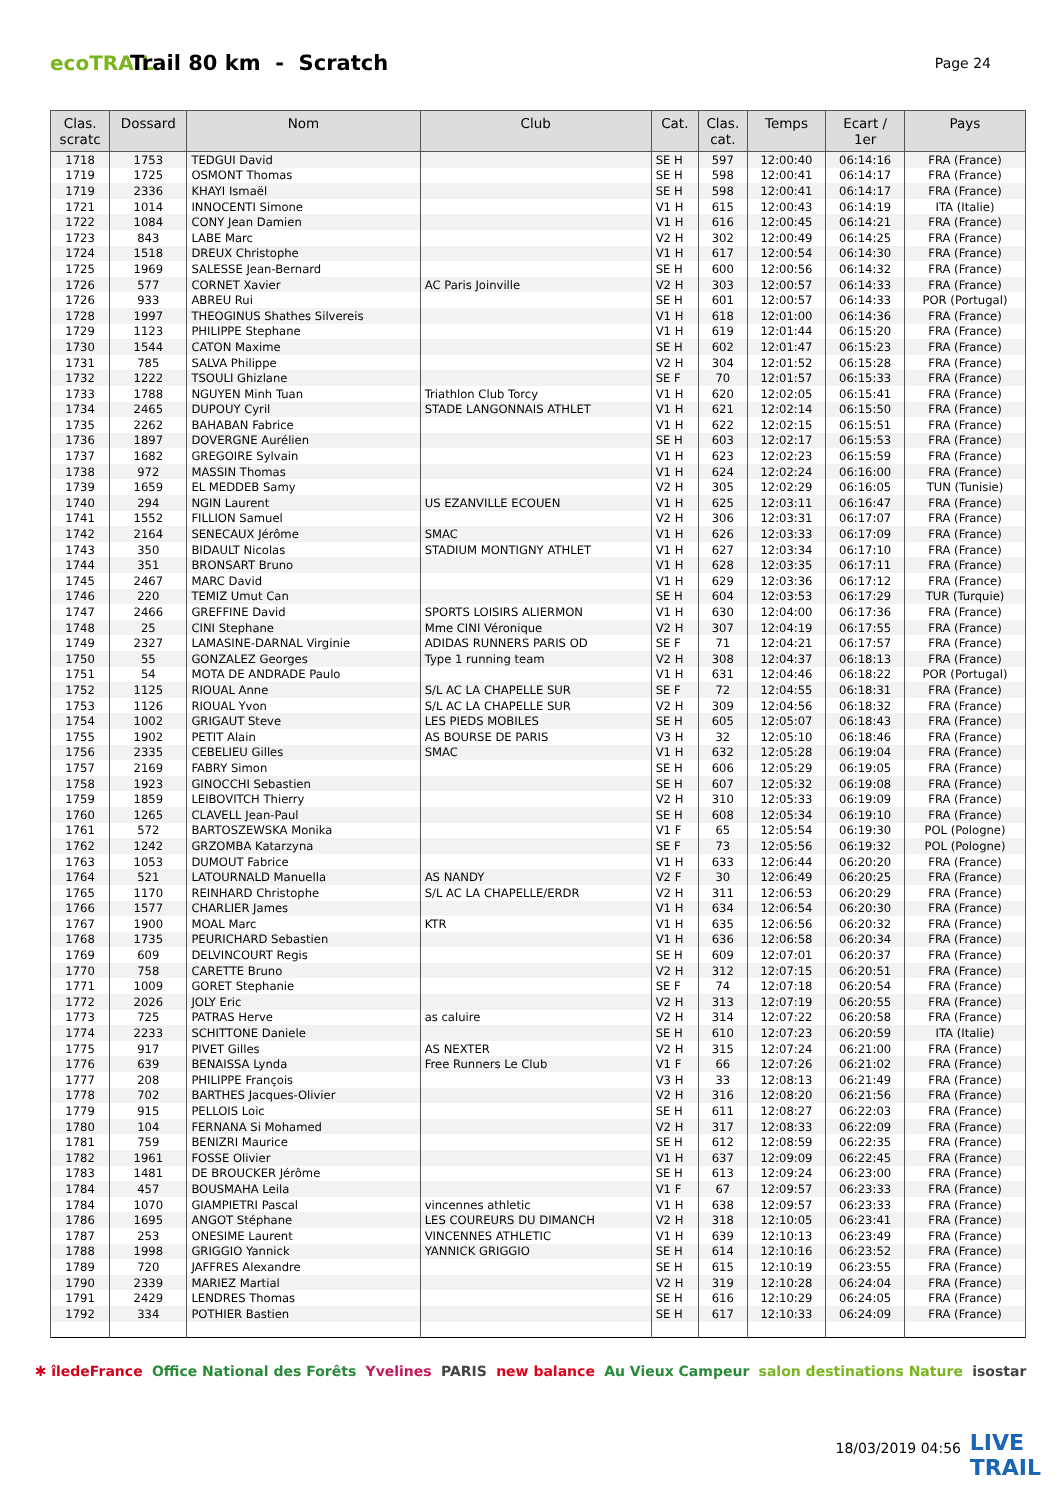ecoTRAIL
Trail 80 km - Scratch
Page 24
| Clas. scratc | Dossard | Nom | Club | Cat. | Clas. cat. | Temps | Ecart / 1er | Pays |
| --- | --- | --- | --- | --- | --- | --- | --- | --- |
| 1718 | 1753 | TEDGUI David | | SE H | 597 | 12:00:40 | 06:14:16 | FRA (France) |
| 1719 | 1725 | OSMONT Thomas | | SE H | 598 | 12:00:41 | 06:14:17 | FRA (France) |
| 1719 | 2336 | KHAYI Ismaël | | SE H | 598 | 12:00:41 | 06:14:17 | FRA (France) |
| 1721 | 1014 | INNOCENTI Simone | | V1 H | 615 | 12:00:43 | 06:14:19 | ITA (Italie) |
| 1722 | 1084 | CONY Jean Damien | | V1 H | 616 | 12:00:45 | 06:14:21 | FRA (France) |
| 1723 | 843 | LABE Marc | | V2 H | 302 | 12:00:49 | 06:14:25 | FRA (France) |
| 1724 | 1518 | DREUX Christophe | | V1 H | 617 | 12:00:54 | 06:14:30 | FRA (France) |
| 1725 | 1969 | SALESSE Jean-Bernard | | SE H | 600 | 12:00:56 | 06:14:32 | FRA (France) |
| 1726 | 577 | CORNET Xavier | AC Paris Joinville | V2 H | 303 | 12:00:57 | 06:14:33 | FRA (France) |
| 1726 | 933 | ABREU Rui | | SE H | 601 | 12:00:57 | 06:14:33 | POR (Portugal) |
| 1728 | 1997 | THEOGINUS Shathes Silvereis | | V1 H | 618 | 12:01:00 | 06:14:36 | FRA (France) |
| 1729 | 1123 | PHILIPPE Stephane | | V1 H | 619 | 12:01:44 | 06:15:20 | FRA (France) |
| 1730 | 1544 | CATON Maxime | | SE H | 602 | 12:01:47 | 06:15:23 | FRA (France) |
| 1731 | 785 | SALVA Philippe | | V2 H | 304 | 12:01:52 | 06:15:28 | FRA (France) |
| 1732 | 1222 | TSOULI Ghizlane | | SE F | 70 | 12:01:57 | 06:15:33 | FRA (France) |
| 1733 | 1788 | NGUYEN Minh Tuan | Triathlon Club Torcy | V1 H | 620 | 12:02:05 | 06:15:41 | FRA (France) |
| 1734 | 2465 | DUPOUY Cyril | STADE LANGONNAIS ATHLET | V1 H | 621 | 12:02:14 | 06:15:50 | FRA (France) |
| 1735 | 2262 | BAHABAN Fabrice | | V1 H | 622 | 12:02:15 | 06:15:51 | FRA (France) |
| 1736 | 1897 | DOVERGNE Aurélien | | SE H | 603 | 12:02:17 | 06:15:53 | FRA (France) |
| 1737 | 1682 | GREGOIRE Sylvain | | V1 H | 623 | 12:02:23 | 06:15:59 | FRA (France) |
| 1738 | 972 | MASSIN Thomas | | V1 H | 624 | 12:02:24 | 06:16:00 | FRA (France) |
| 1739 | 1659 | EL MEDDEB Samy | | V2 H | 305 | 12:02:29 | 06:16:05 | TUN (Tunisie) |
| 1740 | 294 | NGIN Laurent | US EZANVILLE ECOUEN | V1 H | 625 | 12:03:11 | 06:16:47 | FRA (France) |
| 1741 | 1552 | FILLION Samuel | | V2 H | 306 | 12:03:31 | 06:17:07 | FRA (France) |
| 1742 | 2164 | SENECAUX Jérôme | SMAC | V1 H | 626 | 12:03:33 | 06:17:09 | FRA (France) |
| 1743 | 350 | BIDAULT Nicolas | STADIUM MONTIGNY ATHLET | V1 H | 627 | 12:03:34 | 06:17:10 | FRA (France) |
| 1744 | 351 | BRONSART Bruno | | V1 H | 628 | 12:03:35 | 06:17:11 | FRA (France) |
| 1745 | 2467 | MARC David | | V1 H | 629 | 12:03:36 | 06:17:12 | FRA (France) |
| 1746 | 220 | TEMIZ Umut Can | | SE H | 604 | 12:03:53 | 06:17:29 | TUR (Turquie) |
| 1747 | 2466 | GREFFINE David | SPORTS LOISIRS ALIERMON | V1 H | 630 | 12:04:00 | 06:17:36 | FRA (France) |
| 1748 | 25 | CINI Stephane | Mme CINI Véronique | V2 H | 307 | 12:04:19 | 06:17:55 | FRA (France) |
| 1749 | 2327 | LAMASINE-DARNAL Virginie | ADIDAS RUNNERS PARIS OD | SE F | 71 | 12:04:21 | 06:17:57 | FRA (France) |
| 1750 | 55 | GONZALEZ Georges | Type 1 running team | V2 H | 308 | 12:04:37 | 06:18:13 | FRA (France) |
| 1751 | 54 | MOTA DE ANDRADE Paulo | | V1 H | 631 | 12:04:46 | 06:18:22 | POR (Portugal) |
| 1752 | 1125 | RIOUAL Anne | S/L AC LA CHAPELLE SUR | SE F | 72 | 12:04:55 | 06:18:31 | FRA (France) |
| 1753 | 1126 | RIOUAL Yvon | S/L AC LA CHAPELLE SUR | V2 H | 309 | 12:04:56 | 06:18:32 | FRA (France) |
| 1754 | 1002 | GRIGAUT Steve | LES PIEDS MOBILES | SE H | 605 | 12:05:07 | 06:18:43 | FRA (France) |
| 1755 | 1902 | PETIT Alain | AS BOURSE DE PARIS | V3 H | 32 | 12:05:10 | 06:18:46 | FRA (France) |
| 1756 | 2335 | CEBELIEU Gilles | SMAC | V1 H | 632 | 12:05:28 | 06:19:04 | FRA (France) |
| 1757 | 2169 | FABRY Simon | | SE H | 606 | 12:05:29 | 06:19:05 | FRA (France) |
| 1758 | 1923 | GINOCCHI Sebastien | | SE H | 607 | 12:05:32 | 06:19:08 | FRA (France) |
| 1759 | 1859 | LEIBOVITCH Thierry | | V2 H | 310 | 12:05:33 | 06:19:09 | FRA (France) |
| 1760 | 1265 | CLAVELL Jean-Paul | | SE H | 608 | 12:05:34 | 06:19:10 | FRA (France) |
| 1761 | 572 | BARTOSZEWSKA Monika | | V1 F | 65 | 12:05:54 | 06:19:30 | POL (Pologne) |
| 1762 | 1242 | GRZOMBA Katarzyna | | SE F | 73 | 12:05:56 | 06:19:32 | POL (Pologne) |
| 1763 | 1053 | DUMOUT Fabrice | | V1 H | 633 | 12:06:44 | 06:20:20 | FRA (France) |
| 1764 | 521 | LATOURNALD Manuella | AS NANDY | V2 F | 30 | 12:06:49 | 06:20:25 | FRA (France) |
| 1765 | 1170 | REINHARD Christophe | S/L AC LA CHAPELLE/ERDR | V2 H | 311 | 12:06:53 | 06:20:29 | FRA (France) |
| 1766 | 1577 | CHARLIER James | | V1 H | 634 | 12:06:54 | 06:20:30 | FRA (France) |
| 1767 | 1900 | MOAL Marc | KTR | V1 H | 635 | 12:06:56 | 06:20:32 | FRA (France) |
| 1768 | 1735 | PEURICHARD Sebastien | | V1 H | 636 | 12:06:58 | 06:20:34 | FRA (France) |
| 1769 | 609 | DELVINCOURT Regis | | SE H | 609 | 12:07:01 | 06:20:37 | FRA (France) |
| 1770 | 758 | CARETTE Bruno | | V2 H | 312 | 12:07:15 | 06:20:51 | FRA (France) |
| 1771 | 1009 | GORET Stephanie | | SE F | 74 | 12:07:18 | 06:20:54 | FRA (France) |
| 1772 | 2026 | JOLY Eric | | V2 H | 313 | 12:07:19 | 06:20:55 | FRA (France) |
| 1773 | 725 | PATRAS Herve | as caluire | V2 H | 314 | 12:07:22 | 06:20:58 | FRA (France) |
| 1774 | 2233 | SCHITTONE Daniele | | SE H | 610 | 12:07:23 | 06:20:59 | ITA (Italie) |
| 1775 | 917 | PIVET Gilles | AS NEXTER | V2 H | 315 | 12:07:24 | 06:21:00 | FRA (France) |
| 1776 | 639 | BENAISSA Lynda | Free Runners Le Club | V1 F | 66 | 12:07:26 | 06:21:02 | FRA (France) |
| 1777 | 208 | PHILIPPE François | | V3 H | 33 | 12:08:13 | 06:21:49 | FRA (France) |
| 1778 | 702 | BARTHES Jacques-Olivier | | V2 H | 316 | 12:08:20 | 06:21:56 | FRA (France) |
| 1779 | 915 | PELLOIS Loic | | SE H | 611 | 12:08:27 | 06:22:03 | FRA (France) |
| 1780 | 104 | FERNANA Si Mohamed | | V2 H | 317 | 12:08:33 | 06:22:09 | FRA (France) |
| 1781 | 759 | BENIZRI Maurice | | SE H | 612 | 12:08:59 | 06:22:35 | FRA (France) |
| 1782 | 1961 | FOSSE Olivier | | V1 H | 637 | 12:09:09 | 06:22:45 | FRA (France) |
| 1783 | 1481 | DE BROUCKER Jérôme | | SE H | 613 | 12:09:24 | 06:23:00 | FRA (France) |
| 1784 | 457 | BOUSMAHA Leila | | V1 F | 67 | 12:09:57 | 06:23:33 | FRA (France) |
| 1784 | 1070 | GIAMPIETRI Pascal | vincennes athletic | V1 H | 638 | 12:09:57 | 06:23:33 | FRA (France) |
| 1786 | 1695 | ANGOT Stéphane | LES COUREURS DU DIMANCH | V2 H | 318 | 12:10:05 | 06:23:41 | FRA (France) |
| 1787 | 253 | ONESIME Laurent | VINCENNES ATHLETIC | V1 H | 639 | 12:10:13 | 06:23:49 | FRA (France) |
| 1788 | 1998 | GRIGGIO Yannick | YANNICK GRIGGIO | SE H | 614 | 12:10:16 | 06:23:52 | FRA (France) |
| 1789 | 720 | JAFFRES Alexandre | | SE H | 615 | 12:10:19 | 06:23:55 | FRA (France) |
| 1790 | 2339 | MARIEZ Martial | | V2 H | 319 | 12:10:28 | 06:24:04 | FRA (France) |
| 1791 | 2429 | LENDRES Thomas | | SE H | 616 | 12:10:29 | 06:24:05 | FRA (France) |
| 1792 | 334 | POTHIER Bastien | | SE H | 617 | 12:10:33 | 06:24:09 | FRA (France) |
✱ îledeFrance Office National des Forêts Yvelines PARIS new balance Au Vieux Campeur salon destinations Nature isostar
18/03/2019 04:56
LIVE
TRAIL